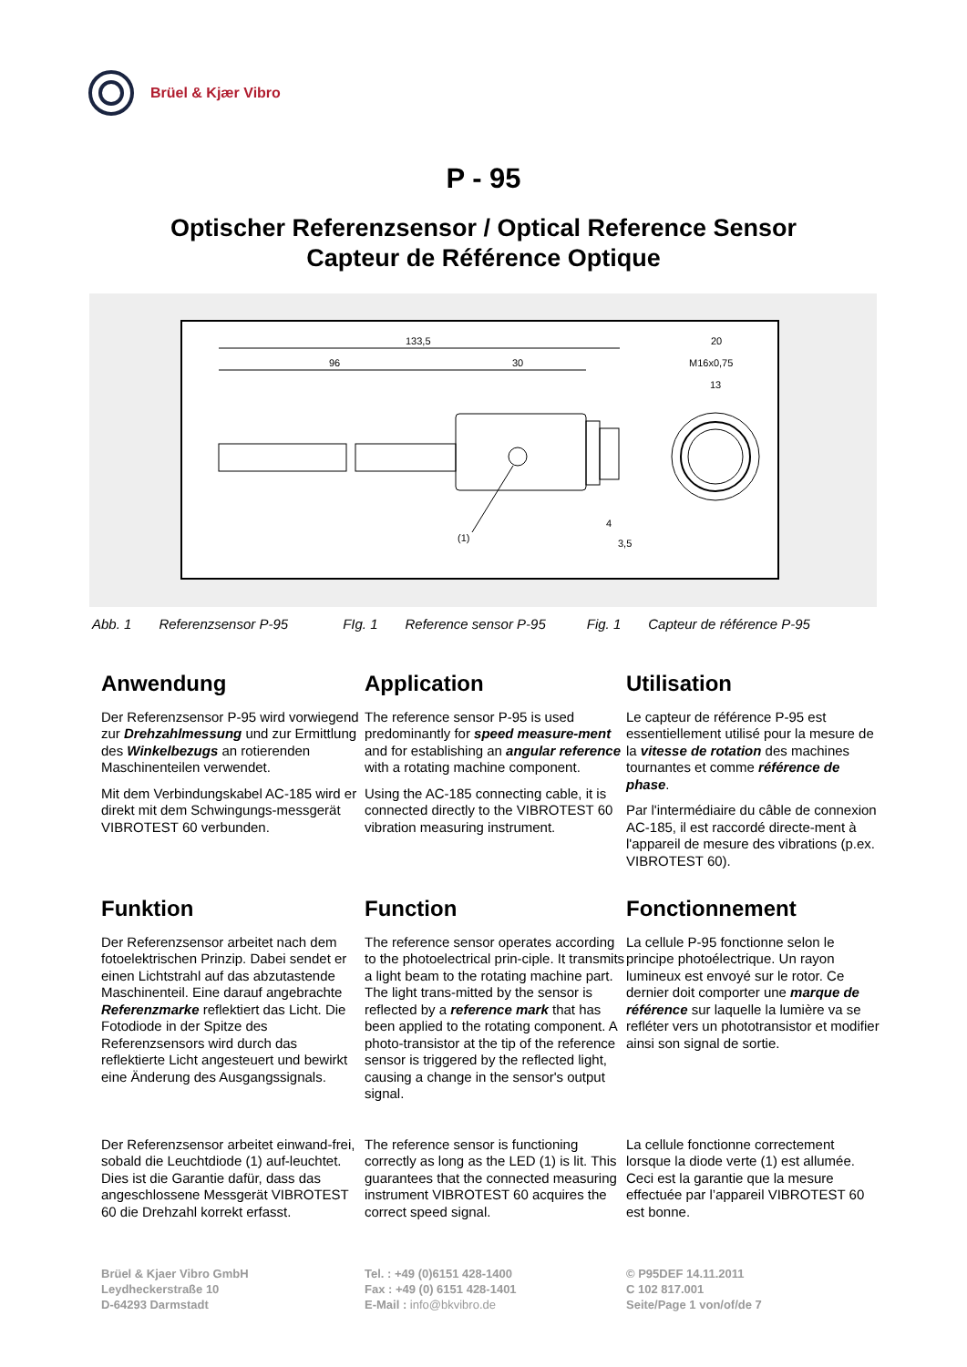Brüel & Kjær Vibro
P - 95
Optischer Referenzsensor / Optical Reference Sensor
Capteur de Référence Optique
133,5
96
30
(1)
4
3,5
20
M16x0,75
13
Abb. 1 Referenzsensor P-95 FIg. 1 Reference sensor P-95 Fig. 1 Capteur de référence P-95
Anwendung
Der Referenzsensor P-95 wird vorwiegend zur Drehzahlmessung und zur Ermittlung des Winkelbezugs an rotierenden Maschinenteilen verwendet.
Mit dem Verbindungskabel AC-185 wird er direkt mit dem Schwingungs-messgerät VIBROTEST 60 verbunden.
Application
The reference sensor P-95 is used predominantly for speed measure-ment and for establishing an angular reference with a rotating machine component.
Using the AC-185 connecting cable, it is connected directly to the VIBROTEST 60 vibration measuring instrument.
Utilisation
Le capteur de référence P-95 est essentiellement utilisé pour la mesure de la vitesse de rotation des machines tournantes et comme référence de phase.
Par l'intermédiaire du câble de connexion AC-185, il est raccordé directe-ment à l'appareil de mesure des vibrations (p.ex. VIBROTEST 60).
Funktion
Der Referenzsensor arbeitet nach dem fotoelektrischen Prinzip. Dabei sendet er einen Lichtstrahl auf das abzutastende Maschinenteil. Eine darauf angebrachte Referenzmarke reflektiert das Licht. Die Fotodiode in der Spitze des Referenzsensors wird durch das reflektierte Licht angesteuert und bewirkt eine Änderung des Ausgangssignals.
Der Referenzsensor arbeitet einwand-frei, sobald die Leuchtdiode (1) auf-leuchtet. Dies ist die Garantie dafür, dass das angeschlossene Messgerät VIBROTEST 60 die Drehzahl korrekt erfasst.
Function
The reference sensor operates according to the photoelectrical prin-ciple. It transmits a light beam to the rotating machine part. The light trans-mitted by the sensor is reflected by a reference mark that has been applied to the rotating component. A photo-transistor at the tip of the reference sensor is triggered by the reflected light, causing a change in the sensor's output signal.
The reference sensor is functioning correctly as long as the LED (1) is lit. This guarantees that the connected measuring instrument VIBROTEST 60 acquires the correct speed signal.
Fonctionnement
La cellule P-95 fonctionne selon le principe photoélectrique. Un rayon lumineux est envoyé sur le rotor. Ce dernier doit comporter une marque de référence sur laquelle la lumière va se refléter vers un phototransistor et modifier ainsi son signal de sortie.
La cellule fonctionne correctement lorsque la diode verte (1) est allumée. Ceci est la garantie que la mesure effectuée par l’appareil VIBROTEST 60 est bonne.
Brüel & Kjaer Vibro GmbH
Leydheckerstraße 10
D-64293 Darmstadt
Tel. : +49 (0)6151 428-1400
Fax : +49 (0) 6151 428-1401
E-Mail : info@bkvibro.de
© P95DEF 14.11.2011
C 102 817.001
Seite/Page 1 von/of/de 7